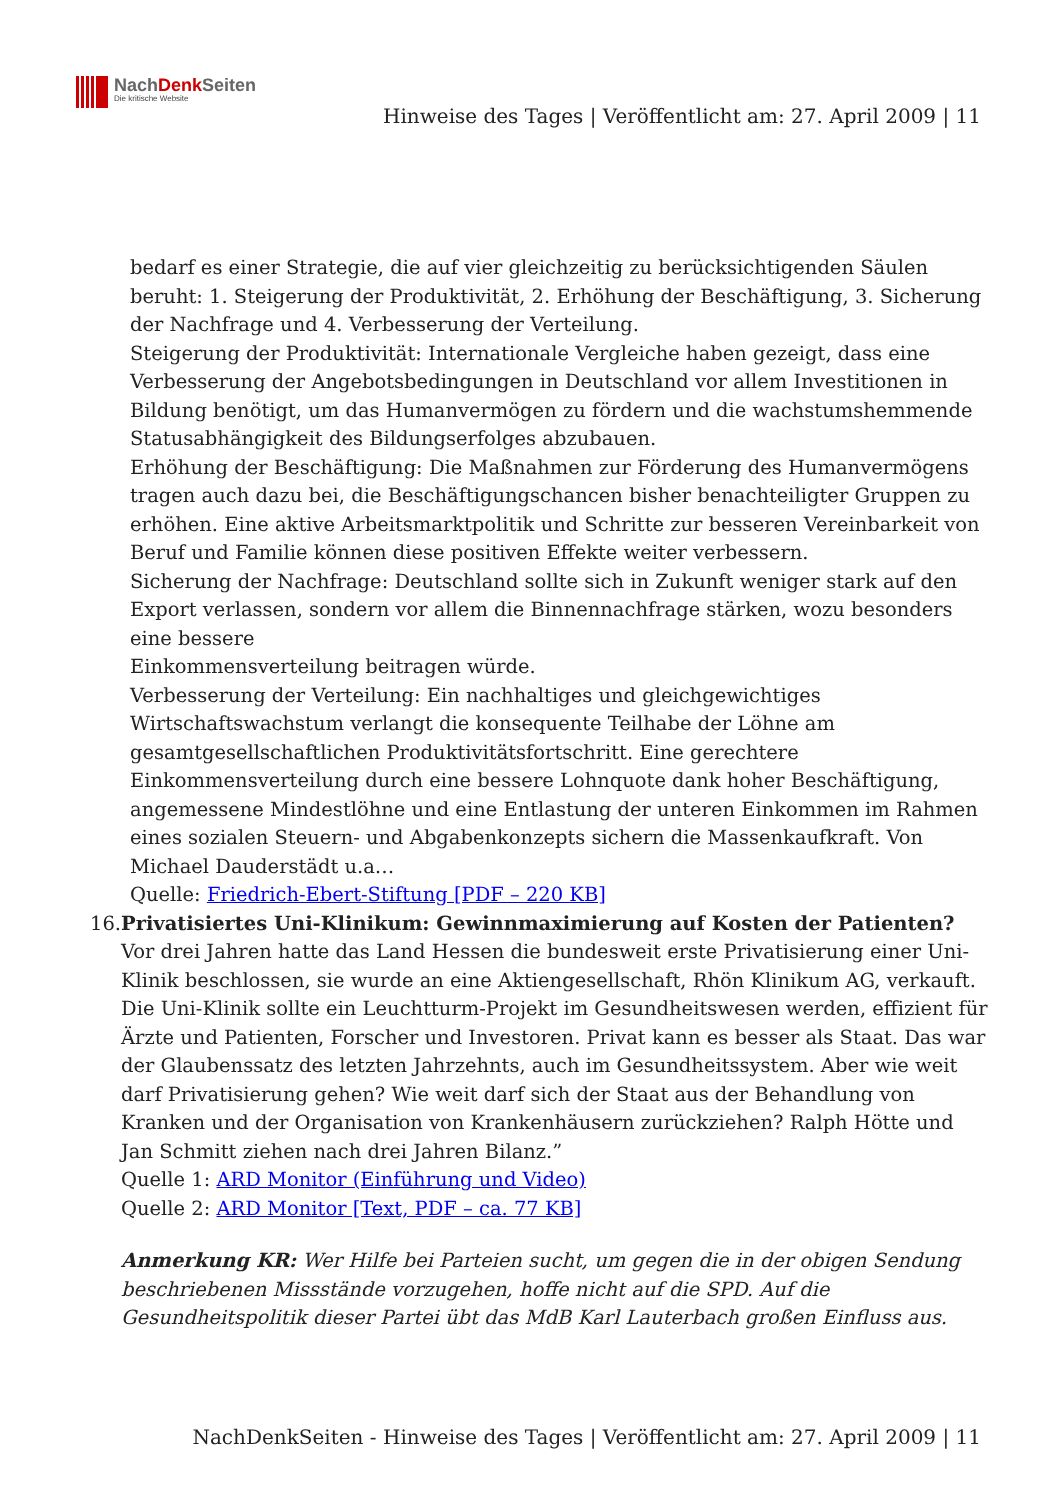NachDenk Seiten
Die kritische Website
Hinweise des Tages | Veröffentlicht am: 27. April 2009 | 11
bedarf es einer Strategie, die auf vier gleichzeitig zu berücksichtigenden Säulen beruht: 1. Steigerung der Produktivität, 2. Erhöhung der Beschäftigung, 3. Sicherung der Nachfrage und 4. Verbesserung der Verteilung.
Steigerung der Produktivität: Internationale Vergleiche haben gezeigt, dass eine Verbesserung der Angebotsbedingungen in Deutschland vor allem Investitionen in Bildung benötigt, um das Humanvermögen zu fördern und die wachstumshemmende Statusabhängigkeit des Bildungserfolges abzubauen.
Erhöhung der Beschäftigung: Die Maßnahmen zur Förderung des Humanvermögens tragen auch dazu bei, die Beschäftigungschancen bisher benachteiligter Gruppen zu erhöhen. Eine aktive Arbeitsmarktpolitik und Schritte zur besseren Vereinbarkeit von Beruf und Familie können diese positiven Effekte weiter verbessern.
Sicherung der Nachfrage: Deutschland sollte sich in Zukunft weniger stark auf den Export verlassen, sondern vor allem die Binnennachfrage stärken, wozu besonders eine bessere
Einkommensverteilung beitragen würde.
Verbesserung der Verteilung: Ein nachhaltiges und gleichgewichtiges Wirtschaftswachstum verlangt die konsequente Teilhabe der Löhne am gesamtgesellschaftlichen Produktivitätsfortschritt. Eine gerechtere Einkommensverteilung durch eine bessere Lohnquote dank hoher Beschäftigung, angemessene Mindestlöhne und eine Entlastung der unteren Einkommen im Rahmen eines sozialen Steuern- und Abgabenkonzepts sichern die Massenkaufkraft. Von Michael Dauderstädt u.a…
Quelle: Friedrich-Ebert-Stiftung [PDF – 220 KB]
16. Privatisiertes Uni-Klinikum: Gewinnmaximierung auf Kosten der Patienten?
Vor drei Jahren hatte das Land Hessen die bundesweit erste Privatisierung einer Uni-Klinik beschlossen, sie wurde an eine Aktiengesellschaft, Rhön Klinikum AG, verkauft. Die Uni-Klinik sollte ein Leuchtturm-Projekt im Gesundheitswesen werden, effizient für Ärzte und Patienten, Forscher und Investoren. Privat kann es besser als Staat. Das war der Glaubenssatz des letzten Jahrzehnts, auch im Gesundheitssystem. Aber wie weit darf Privatisierung gehen? Wie weit darf sich der Staat aus der Behandlung von Kranken und der Organisation von Krankenhäusern zurückziehen? Ralph Hötte und Jan Schmitt ziehen nach drei Jahren Bilanz.”
Quelle 1: ARD Monitor (Einführung und Video)
Quelle 2: ARD Monitor [Text, PDF – ca. 77 KB]
Anmerkung KR: Wer Hilfe bei Parteien sucht, um gegen die in der obigen Sendung beschriebenen Missstände vorzugehen, hoffe nicht auf die SPD. Auf die Gesundheitspolitik dieser Partei übt das MdB Karl Lauterbach großen Einfluss aus.
NachDenkSeiten - Hinweise des Tages | Veröffentlicht am: 27. April 2009 | 11